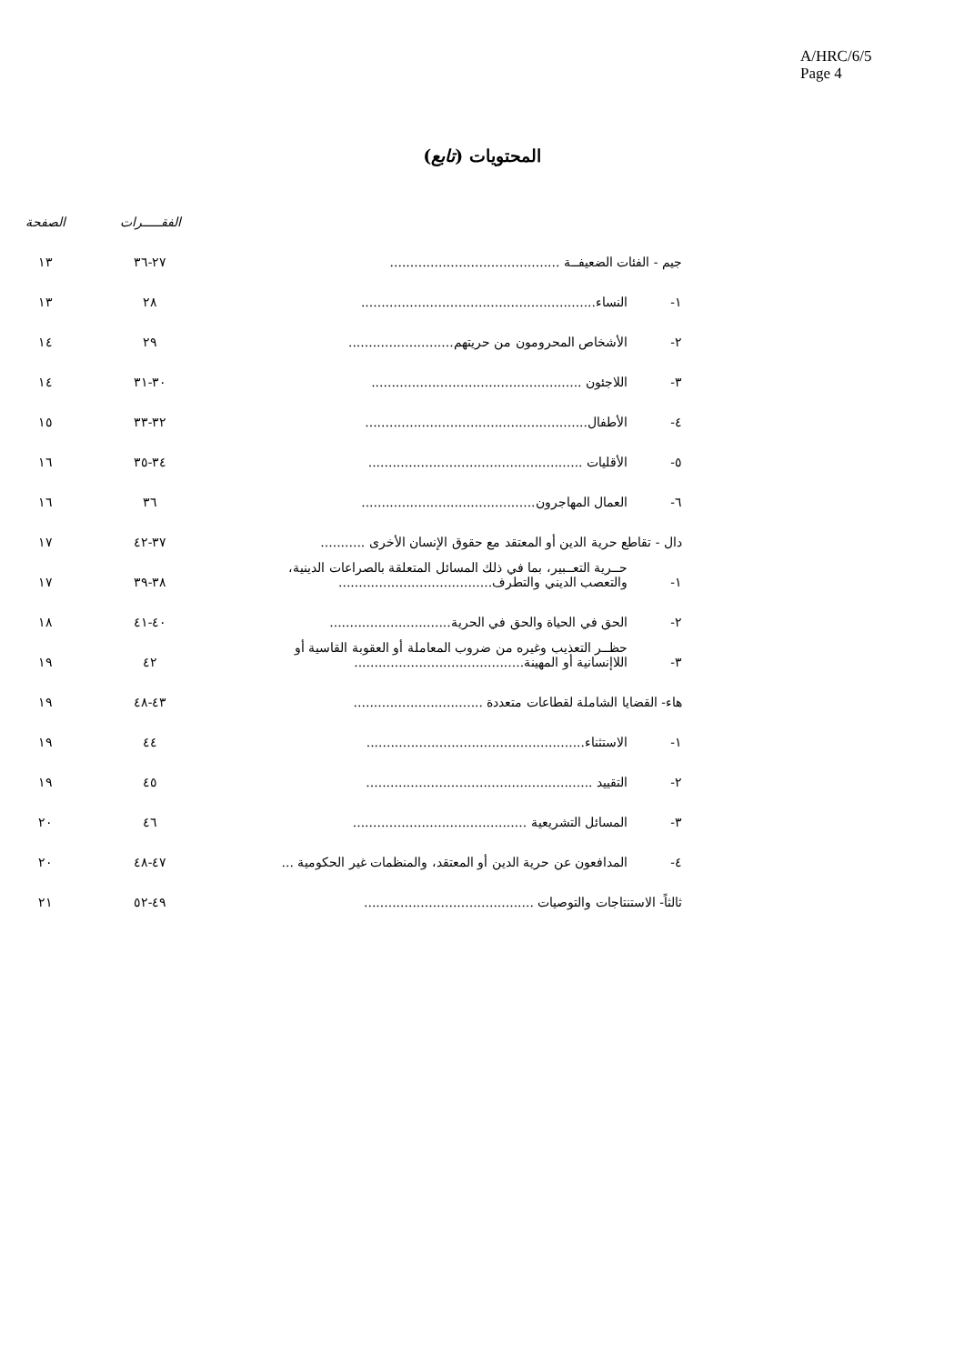A/HRC/6/5
Page 4
المحتويات (تابع)
| | | الفقـــــرات | الصفحة |
| --- | --- | --- | --- |
| جيم - الفئات الضعيفــة .......................................... | | ٢٧-٣٦ | ١٣ |
| ١- | النساء.......................................................... | ٢٨ | ١٣ |
| ٢- | الأشخاص المحرومون من حريتهم.......................... | ٢٩ | ١٤ |
| ٣- | اللاجئون .................................................... | ٣٠-٣١ | ١٤ |
| ٤- | الأطفال....................................................... | ٣٢-٣٣ | ١٥ |
| ٥- | الأقليات ..................................................... | ٣٤-٣٥ | ١٦ |
| ٦- | العمال المهاجرون........................................... | ٣٦ | ١٦ |
| دال - تقاطع حرية الدين أو المعتقد مع حقوق الإنسان الأخرى ........... | | ٣٧-٤٢ | ١٧ |
| ١- | حــرية التعــبير، بما في ذلك المسائل المتعلقة بالصراعات الدينية، والتعصب الديني والتطرف...................................... | ٣٨-٣٩ | ١٧ |
| ٢- | الحق في الحياة والحق في الحرية.............................. | ٤٠-٤١ | ١٨ |
| ٣- | حظــر التعذيب وغيره من ضروب المعاملة أو العقوبة القاسية أو اللاإنسانية أو المهينة.......................................... | ٤٢ | ١٩ |
| هاء- القضايا الشاملة لقطاعات متعددة ................................ | | ٤٣-٤٨ | ١٩ |
| ١- | الاستثناء...................................................... | ٤٤ | ١٩ |
| ٢- | التقييد ........................................................ | ٤٥ | ١٩ |
| ٣- | المسائل التشريعية ........................................... | ٤٦ | ٢٠ |
| ٤- | المدافعون عن حرية الدين أو المعتقد، والمنظمات غير الحكومية ... | ٤٧-٤٨ | ٢٠ |
| ثالثاً- الاستنتاجات والتوصيات .......................................... | | ٤٩-٥٢ | ٢١ |